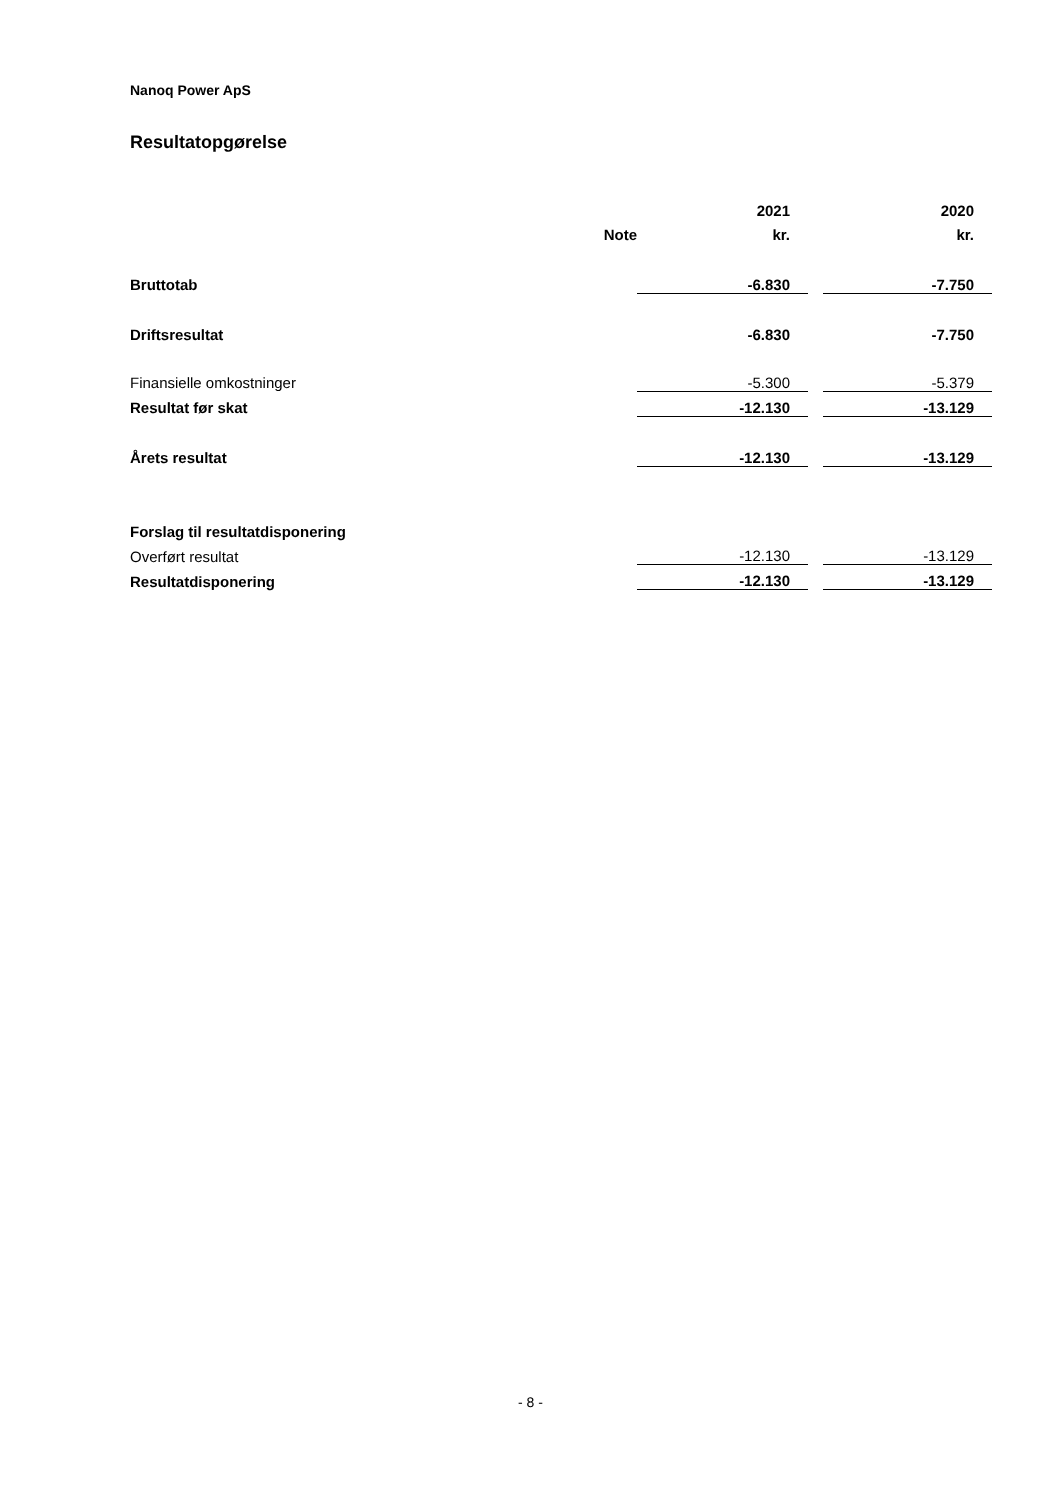Nanoq Power ApS
Resultatopgørelse
| | | 2021 | | 2020 |
| --- | --- | --- | --- | --- |
| | Note | kr. | | kr. |
| Bruttotab | | -6.830 | | -7.750 |
| Driftsresultat | | -6.830 | | -7.750 |
| Finansielle omkostninger | | -5.300 | | -5.379 |
| Resultat før skat | | -12.130 | | -13.129 |
| Årets resultat | | -12.130 | | -13.129 |
| Forslag til resultatdisponering | | | | |
| Overført resultat | | -12.130 | | -13.129 |
| Resultatdisponering | | -12.130 | | -13.129 |
- 8 -